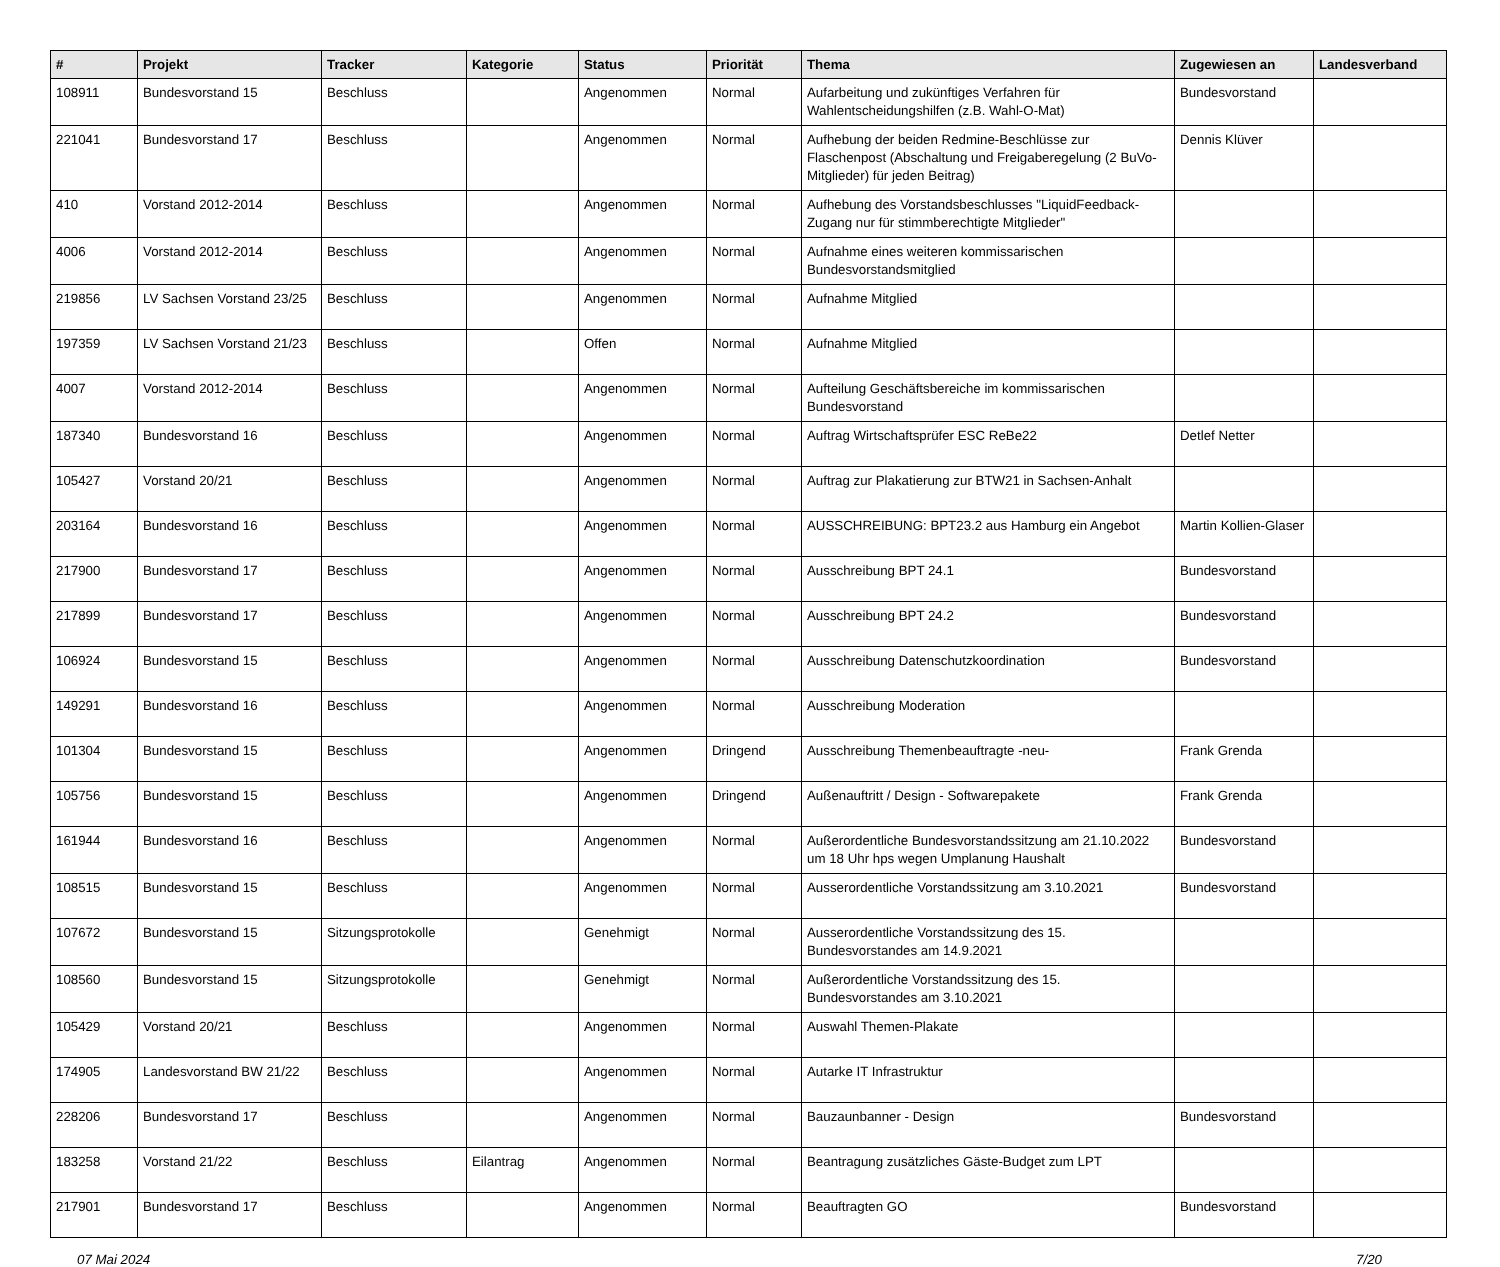| # | Projekt | Tracker | Kategorie | Status | Priorität | Thema | Zugewiesen an | Landesverband |
| --- | --- | --- | --- | --- | --- | --- | --- | --- |
| 108911 | Bundesvorstand 15 | Beschluss | | Angenommen | Normal | Aufarbeitung und zukünftiges Verfahren für Wahlentscheidungshilfen (z.B. Wahl-O-Mat) | Bundesvorstand | |
| 221041 | Bundesvorstand 17 | Beschluss | | Angenommen | Normal | Aufhebung der beiden Redmine-Beschlüsse zur Flaschenpost (Abschaltung und Freigaberegelung (2 BuVo-Mitglieder) für jeden Beitrag) | Dennis Klüver | |
| 410 | Vorstand 2012-2014 | Beschluss | | Angenommen | Normal | Aufhebung des Vorstandsbeschlusses "LiquidFeedback-Zugang nur für stimmberechtigte Mitglieder" | | |
| 4006 | Vorstand 2012-2014 | Beschluss | | Angenommen | Normal | Aufnahme eines weiteren kommissarischen Bundesvorstandsmitglied | | |
| 219856 | LV Sachsen Vorstand 23/25 | Beschluss | | Angenommen | Normal | Aufnahme Mitglied | | |
| 197359 | LV Sachsen Vorstand 21/23 | Beschluss | | Offen | Normal | Aufnahme Mitglied | | |
| 4007 | Vorstand 2012-2014 | Beschluss | | Angenommen | Normal | Aufteilung Geschäftsbereiche im kommissarischen Bundesvorstand | | |
| 187340 | Bundesvorstand 16 | Beschluss | | Angenommen | Normal | Auftrag Wirtschaftsprüfer ESC ReBe22 | Detlef Netter | |
| 105427 | Vorstand 20/21 | Beschluss | | Angenommen | Normal | Auftrag zur Plakatierung zur BTW21 in Sachsen-Anhalt | | |
| 203164 | Bundesvorstand 16 | Beschluss | | Angenommen | Normal | AUSSCHREIBUNG: BPT23.2 aus Hamburg ein Angebot | Martin Kollien-Glaser | |
| 217900 | Bundesvorstand 17 | Beschluss | | Angenommen | Normal | Ausschreibung BPT 24.1 | Bundesvorstand | |
| 217899 | Bundesvorstand 17 | Beschluss | | Angenommen | Normal | Ausschreibung BPT 24.2 | Bundesvorstand | |
| 106924 | Bundesvorstand 15 | Beschluss | | Angenommen | Normal | Ausschreibung Datenschutzkoordination | Bundesvorstand | |
| 149291 | Bundesvorstand 16 | Beschluss | | Angenommen | Normal | Ausschreibung Moderation | | |
| 101304 | Bundesvorstand 15 | Beschluss | | Angenommen | Dringend | Ausschreibung Themenbeauftragte -neu- | Frank Grenda | |
| 105756 | Bundesvorstand 15 | Beschluss | | Angenommen | Dringend | Außenauftritt / Design - Softwarepakete | Frank Grenda | |
| 161944 | Bundesvorstand 16 | Beschluss | | Angenommen | Normal | Außerordentliche Bundesvorstandssitzung am 21.10.2022 um 18 Uhr hps wegen Umplanung Haushalt | Bundesvorstand | |
| 108515 | Bundesvorstand 15 | Beschluss | | Angenommen | Normal | Ausserordentliche Vorstandssitzung am 3.10.2021 | Bundesvorstand | |
| 107672 | Bundesvorstand 15 | Sitzungsprotokolle | | Genehmigt | Normal | Ausserordentliche Vorstandssitzung des 15. Bundesvorstandes am 14.9.2021 | | |
| 108560 | Bundesvorstand 15 | Sitzungsprotokolle | | Genehmigt | Normal | Außerordentliche Vorstandssitzung des 15. Bundesvorstandes am 3.10.2021 | | |
| 105429 | Vorstand 20/21 | Beschluss | | Angenommen | Normal | Auswahl Themen-Plakate | | |
| 174905 | Landesvorstand BW 21/22 | Beschluss | | Angenommen | Normal | Autarke IT Infrastruktur | | |
| 228206 | Bundesvorstand 17 | Beschluss | | Angenommen | Normal | Bauzaunbanner - Design | Bundesvorstand | |
| 183258 | Vorstand 21/22 | Beschluss | Eilantrag | Angenommen | Normal | Beantragung zusätzliches Gäste-Budget zum LPT | | |
| 217901 | Bundesvorstand 17 | Beschluss | | Angenommen | Normal | Beauftragten GO | Bundesvorstand | |
07 Mai 2024 7/20